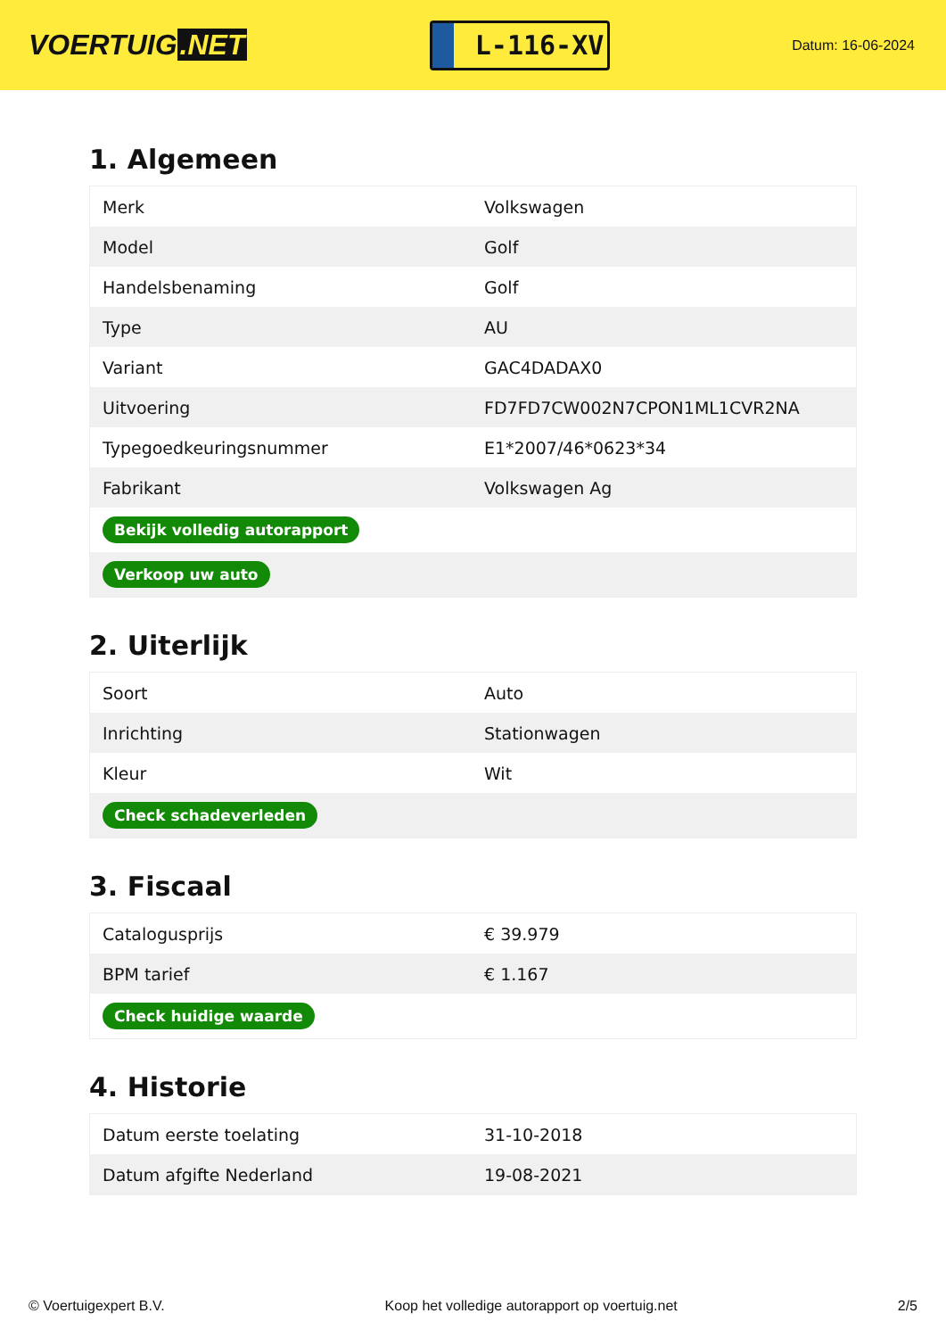VOERTUIG.NET
L-116-XV
Datum: 16-06-2024
1. Algemeen
| Merk | Volkswagen |
| Model | Golf |
| Handelsbenaming | Golf |
| Type | AU |
| Variant | GAC4DADAX0 |
| Uitvoering | FD7FD7CW002N7CPON1ML1CVR2NA |
| Typegoedkeuringsnummer | E1*2007/46*0623*34 |
| Fabrikant | Volkswagen Ag |
| Bekijk volledig autorapport | |
| Verkoop uw auto | |
2. Uiterlijk
| Soort | Auto |
| Inrichting | Stationwagen |
| Kleur | Wit |
| Check schadeverleden | |
3. Fiscaal
| Catalogusprijs | € 39.979 |
| BPM tarief | € 1.167 |
| Check huidige waarde | |
4. Historie
| Datum eerste toelating | 31-10-2018 |
| Datum afgifte Nederland | 19-08-2021 |
© Voertuigexpert B.V. Koop het volledige autorapport op voertuig.net 2/5